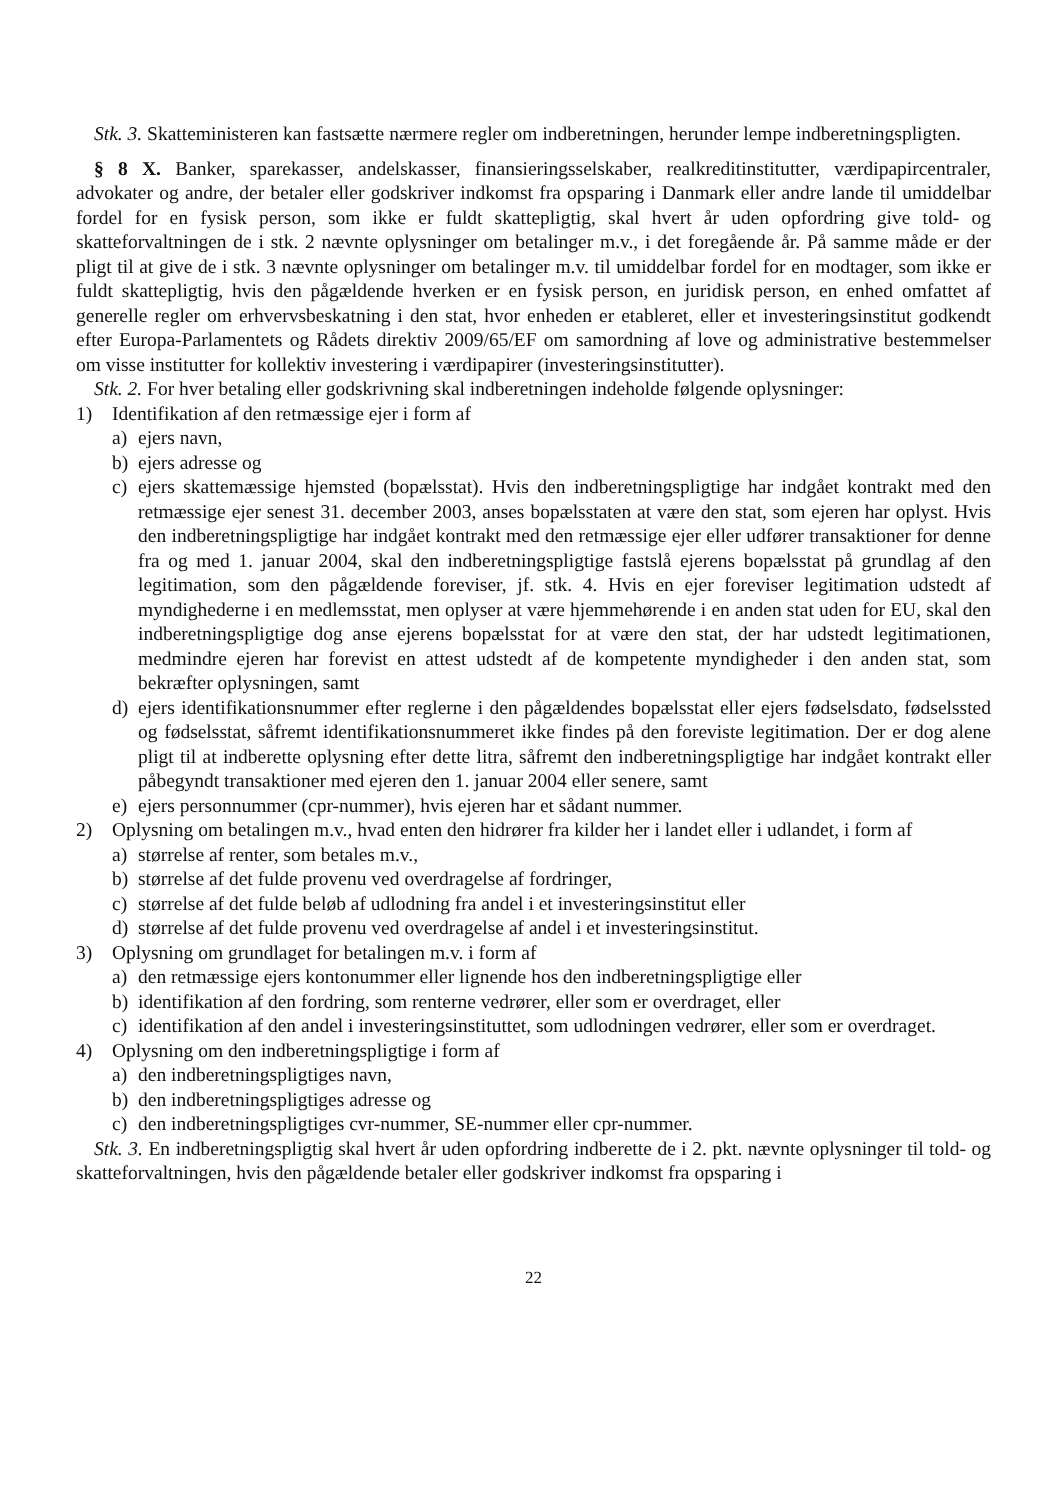Stk. 3. Skatteministeren kan fastsætte nærmere regler om indberetningen, herunder lempe indberetningspligten.
§ 8 X. Banker, sparekasser, andelskasser, finansieringsselskaber, realkreditinstitutter, værdipapircentraler, advokater og andre, der betaler eller godskriver indkomst fra opsparing i Danmark eller andre lande til umiddelbar fordel for en fysisk person, som ikke er fuldt skattepligtig, skal hvert år uden opfordring give told- og skatteforvaltningen de i stk. 2 nævnte oplysninger om betalinger m.v., i det foregående år. På samme måde er der pligt til at give de i stk. 3 nævnte oplysninger om betalinger m.v. til umiddelbar fordel for en modtager, som ikke er fuldt skattepligtig, hvis den pågældende hverken er en fysisk person, en juridisk person, en enhed omfattet af generelle regler om erhvervsbeskatning i den stat, hvor enheden er etableret, eller et investeringsinstitut godkendt efter Europa-Parlamentets og Rådets direktiv 2009/65/EF om samordning af love og administrative bestemmelser om visse institutter for kollektiv investering i værdipapirer (investeringsinstitutter).
Stk. 2. For hver betaling eller godskrivning skal indberetningen indeholde følgende oplysninger:
1) Identifikation af den retmæssige ejer i form af
a) ejers navn,
b) ejers adresse og
c) ejers skattemæssige hjemsted (bopælsstat). Hvis den indberetningspligtige har indgået kontrakt med den retmæssige ejer senest 31. december 2003, anses bopælsstaten at være den stat, som ejeren har oplyst. Hvis den indberetningspligtige har indgået kontrakt med den retmæssige ejer eller udfører transaktioner for denne fra og med 1. januar 2004, skal den indberetningspligtige fastslå ejerens bopælsstat på grundlag af den legitimation, som den pågældende foreviser, jf. stk. 4. Hvis en ejer foreviser legitimation udstedt af myndighederne i en medlemsstat, men oplyser at være hjemmehørende i en anden stat uden for EU, skal den indberetningspligtige dog anse ejerens bopælsstat for at være den stat, der har udstedt legitimationen, medmindre ejeren har forevist en attest udstedt af de kompetente myndigheder i den anden stat, som bekræfter oplysningen, samt
d) ejers identifikationsnummer efter reglerne i den pågældendes bopælsstat eller ejers fødselsdato, fødselssted og fødselsstat, såfremt identifikationsnummeret ikke findes på den foreviste legitimation. Der er dog alene pligt til at indberette oplysning efter dette litra, såfremt den indberetningspligtige har indgået kontrakt eller påbegyndt transaktioner med ejeren den 1. januar 2004 eller senere, samt
e) ejers personnummer (cpr-nummer), hvis ejeren har et sådant nummer.
2) Oplysning om betalingen m.v., hvad enten den hidrører fra kilder her i landet eller i udlandet, i form af
a) størrelse af renter, som betales m.v.,
b) størrelse af det fulde provenu ved overdragelse af fordringer,
c) størrelse af det fulde beløb af udlodning fra andel i et investeringsinstitut eller
d) størrelse af det fulde provenu ved overdragelse af andel i et investeringsinstitut.
3) Oplysning om grundlaget for betalingen m.v. i form af
a) den retmæssige ejers kontonummer eller lignende hos den indberetningspligtige eller
b) identifikation af den fordring, som renterne vedrører, eller som er overdraget, eller
c) identifikation af den andel i investeringsinstituttet, som udlodningen vedrører, eller som er overdraget.
4) Oplysning om den indberetningspligtige i form af
a) den indberetningspligtiges navn,
b) den indberetningspligtiges adresse og
c) den indberetningspligtiges cvr-nummer, SE-nummer eller cpr-nummer.
Stk. 3. En indberetningspligtig skal hvert år uden opfordring indberette de i 2. pkt. nævnte oplysninger til told- og skatteforvaltningen, hvis den pågældende betaler eller godskriver indkomst fra opsparing i
22